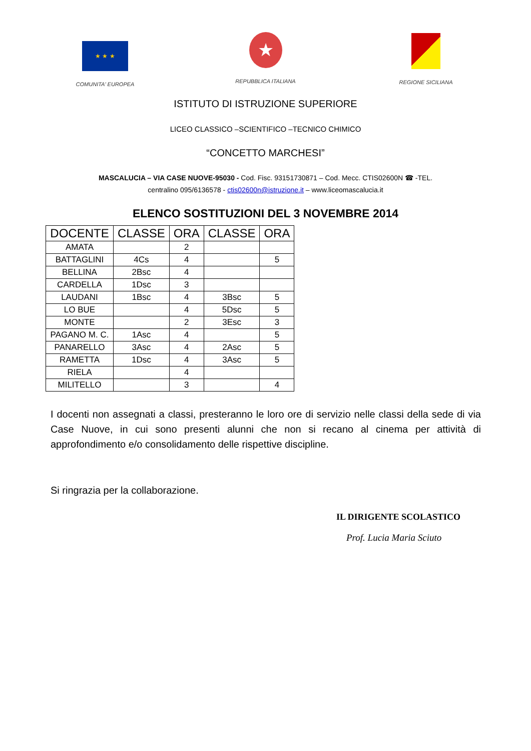★ ★ ★
COMUNITA' EUROPEA
★
REPUBBLICA ITALIANA
REGIONE SICILIANA
ISTITUTO DI ISTRUZIONE SUPERIORE
LICEO CLASSICO –SCIENTIFICO –TECNICO CHIMICO
“CONCETTO MARCHESI”
MASCALUCIA – VIA CASE NUOVE-95030 - Cod. Fisc. 93151730871 – Cod. Mecc. CTIS02600N ☎ -TEL.
centralino 095/6136578 - ctis02600n@istruzione.it – www.liceomascalucia.it
ELENCO SOSTITUZIONI DEL 3 NOVEMBRE 2014
| DOCENTE | CLASSE | ORA | CLASSE | ORA |
| --- | --- | --- | --- | --- |
| AMATA | | 2 | | |
| BATTAGLINI | 4Cs | 4 | | 5 |
| BELLINA | 2Bsc | 4 | | |
| CARDELLA | 1Dsc | 3 | | |
| LAUDANI | 1Bsc | 4 | 3Bsc | 5 |
| LO BUE | | 4 | 5Dsc | 5 |
| MONTE | | 2 | 3Esc | 3 |
| PAGANO M. C. | 1Asc | 4 | | 5 |
| PANARELLO | 3Asc | 4 | 2Asc | 5 |
| RAMETTA | 1Dsc | 4 | 3Asc | 5 |
| RIELA | | 4 | | |
| MILITELLO | | 3 | | 4 |
I docenti non assegnati a classi, presteranno le loro ore di servizio nelle classi della sede di via Case Nuove, in cui sono presenti alunni che non si recano al cinema per attività di approfondimento e/o consolidamento delle rispettive discipline.
Si ringrazia per la collaborazione.
IL DIRIGENTE SCOLASTICO
Prof. Lucia Maria Sciuto